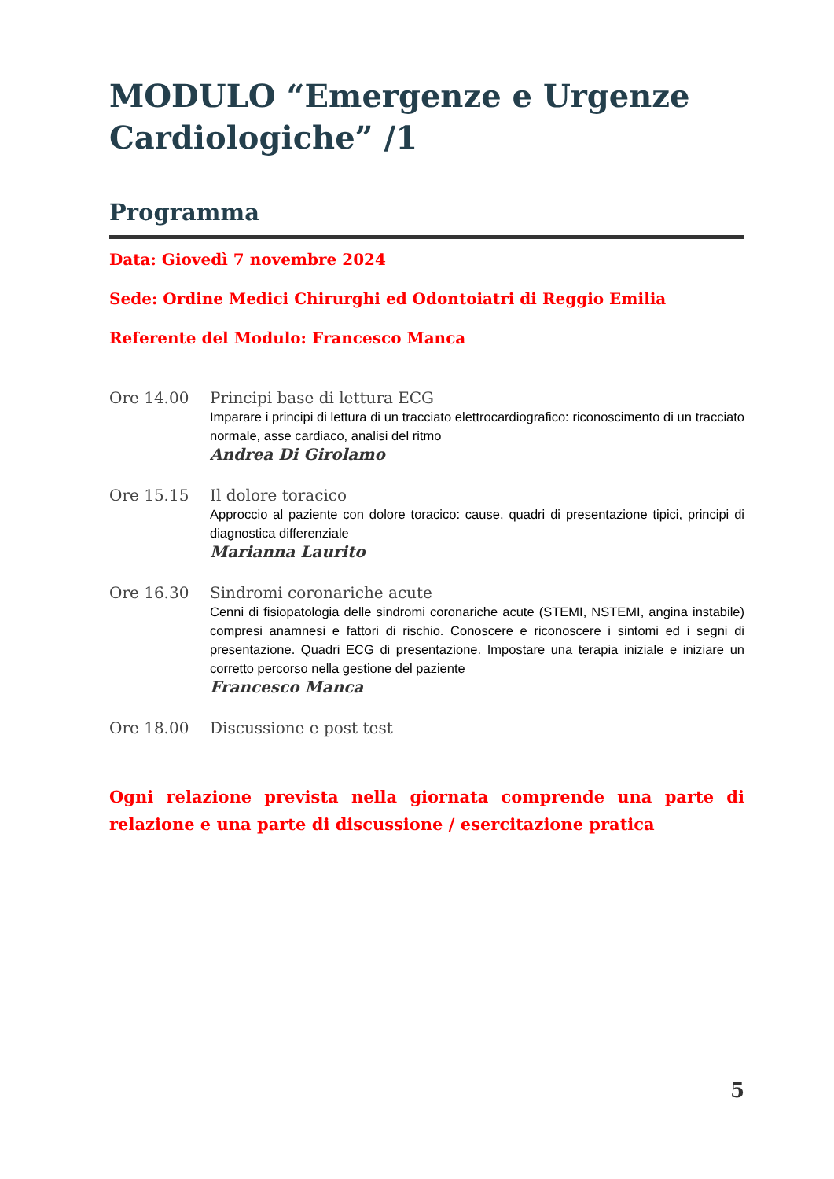MODULO “Emergenze e Urgenze Cardiologiche” /1
Programma
Data: Giovedì 7 novembre 2024
Sede: Ordine Medici Chirurghi ed Odontoiatri di Reggio Emilia
Referente del Modulo: Francesco Manca
Ore 14.00 Principi base di lettura ECG
Imparare i principi di lettura di un tracciato elettrocardiografico: riconoscimento di un tracciato normale, asse cardiaco, analisi del ritmo
Andrea Di Girolamo
Ore 15.15 Il dolore toracico
Approccio al paziente con dolore toracico: cause, quadri di presentazione tipici, principi di diagnostica differenziale
Marianna Laurito
Ore 16.30 Sindromi coronariche acute
Cenni di fisiopatologia delle sindromi coronariche acute (STEMI, NSTEMI, angina instabile) compresi anamnesi e fattori di rischio. Conoscere e riconoscere i sintomi ed i segni di presentazione. Quadri ECG di presentazione. Impostare una terapia iniziale e iniziare un corretto percorso nella gestione del paziente
Francesco Manca
Ore 18.00 Discussione e post test
Ogni relazione prevista nella giornata comprende una parte di relazione e una parte di discussione / esercitazione pratica
5